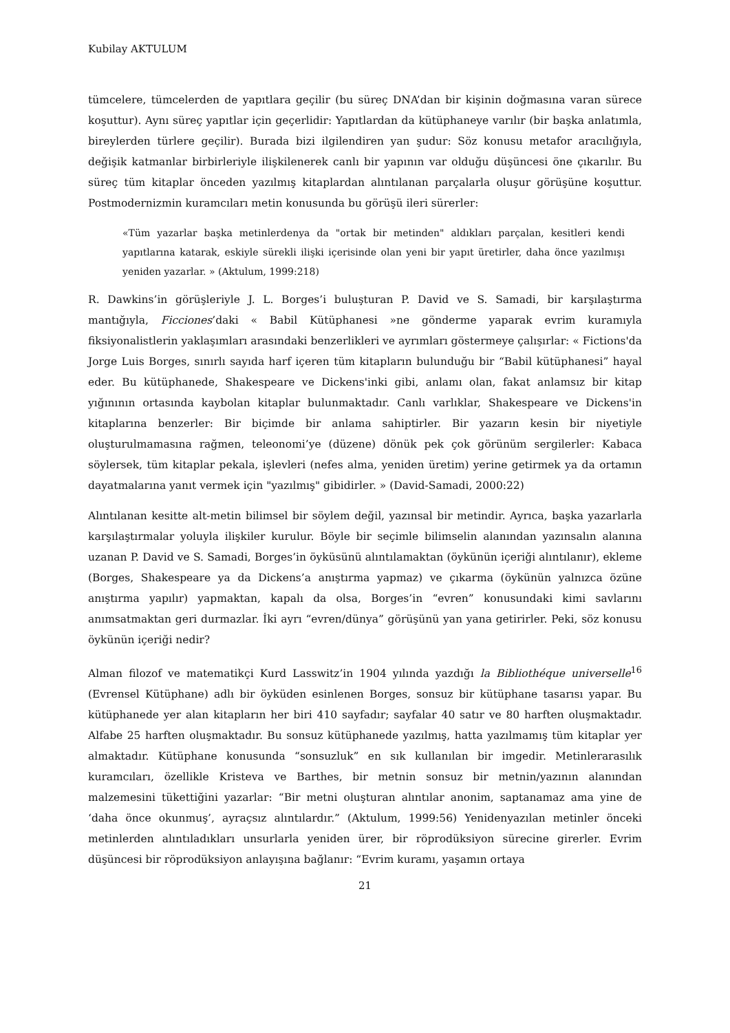Kubilay AKTULUM
tümcelere, tümcelerden de yapıtlara geçilir (bu süreç DNA’dan bir kişinin doğmasına varan sürece koşuttur). Aynı süreç yapıtlar için geçerlidir: Yapıtlardan da kütüphaneye varılır (bir başka anlatımla, bireylerden türlere geçilir). Burada bizi ilgilendiren yan şudur: Söz konusu metafor aracılığıyla, değişik katmanlar birbirleriyle ilişkilenerek canlı bir yapının var olduğu düşüncesi öne çıkarılır. Bu süreç tüm kitaplar önceden yazılmış kitaplardan alıntılanan parçalarla oluşur görüşüne koşuttur. Postmodernizmin kuramcıları metin konusunda bu görüşü ileri sürerler:
«Tüm yazarlar başka metinlerdenya da "ortak bir metinden" aldıkları parçalan, kesitleri kendi yapıtlarına katarak, eskiyle sürekli ilişki içerisinde olan yeni bir yapıt üretirler, daha önce yazılmışı yeniden yazarlar. » (Aktulum, 1999:218)
R. Dawkins’in görüşleriyle J. L. Borges’i buluşturan P. David ve S. Samadi, bir karşılaştırma mantığıyla, Ficciones’daki « Babil Kütüphanesi »ne gönderme yaparak evrim kuramıyla fiksiyonalistlerin yaklaşımları arasındaki benzerlikleri ve ayrımları göstermeye çalışırlar: « Fictions'da Jorge Luis Borges, sınırlı sayıda harf içeren tüm kitapların bulunduğu bir “Babil kütüphanesi” hayal eder. Bu kütüphanede, Shakespeare ve Dickens'inki gibi, anlamı olan, fakat anlamsız bir kitap yığınının ortasında kaybolan kitaplar bulunmaktadır. Canlı varlıklar, Shakespeare ve Dickens'in kitaplarına benzerler: Bir biçimde bir anlama sahiptirler. Bir yazarın kesin bir niyetiyle oluşturulmamasına rağmen, teleonomi’ye (düzene) dönük pek çok görünüm sergilerler: Kabaca söylersek, tüm kitaplar pekala, işlevleri (nefes alma, yeniden üretim) yerine getirmek ya da ortamın dayatmalarına yanıt vermek için "yazılmış" gibidirler. » (David-Samadi, 2000:22)
Alıntılanan kesitte alt-metin bilimsel bir söylem değil, yazınsal bir metindir. Ayrıca, başka yazarlarla karşılaştırmalar yoluyla ilişkiler kurulur. Böyle bir seçimle bilimselin alanından yazınsalın alanına uzanan P. David ve S. Samadi, Borges’in öyküsünü alıntılamaktan (öykünün içeriği alıntılanır), ekleme (Borges, Shakespeare ya da Dickens’a anıştırma yapmaz) ve çıkarma (öykünün yalnızca özüne anıştırma yapılır) yapmaktan, kapalı da olsa, Borges’in “evren” konusundaki kimi savlarını anımsatmaktan geri durmazlar. İki ayrı “evren/dünya” görüşünü yan yana getirirler. Peki, söz konusu öykünün içeriği nedir?
Alman filozof ve matematikçi Kurd Lasswitz’in 1904 yılında yazdığı la Bibliothéque universelle<sup>16</sup> (Evrensel Kütüphane) adlı bir öyküden esinlenen Borges, sonsuz bir kütüphane tasarısı yapar. Bu kütüphanede yer alan kitapların her biri 410 sayfadır; sayfalar 40 satır ve 80 harften oluşmaktadır. Alfabe 25 harften oluşmaktadır. Bu sonsuz kütüphanede yazılmış, hatta yazılmamış tüm kitaplar yer almaktadır. Kütüphane konusunda “sonsuzluk” en sık kullanılan bir imgedir. Metinlerarasılık kuramcıları, özellikle Kristeva ve Barthes, bir metnin sonsuz bir metnin/yazının alanından malzemesini tükettiğini yazarlar: “Bir metni oluşturan alıntılar anonim, saptanamaz ama yine de ‘daha önce okunmuş’, ayraçsız alıntılardır.” (Aktulum, 1999:56) Yenidenyazılan metinler önceki metinlerden alıntıladıkları unsurlarla yeniden ürer, bir röprodüksiyon sürecine girerler. Evrim düşüncesi bir röprodüksiyon anlayışına bağlanır: “Evrim kuramı, yaşamın ortaya
21